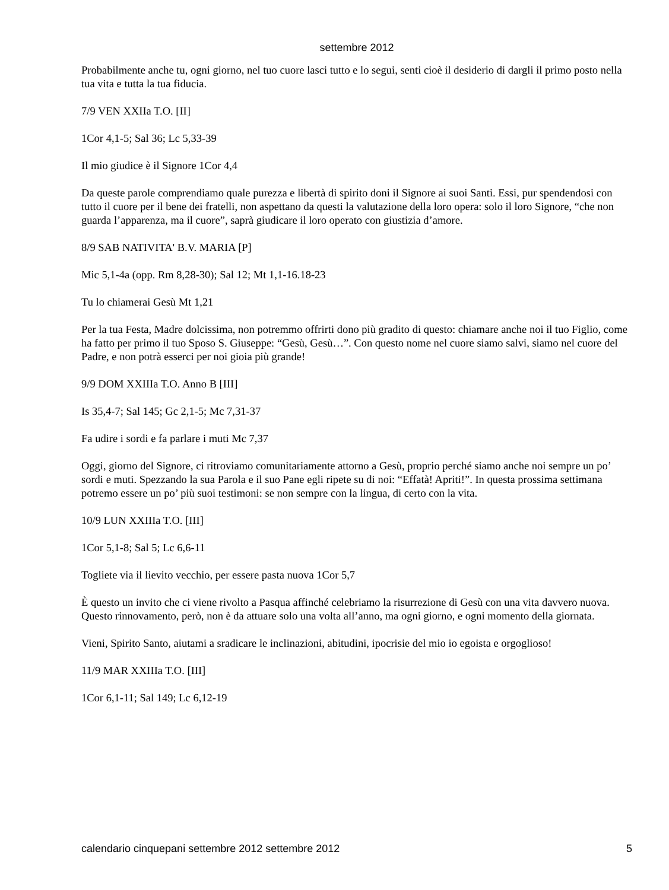settembre 2012
Probabilmente anche tu, ogni giorno, nel tuo cuore lasci tutto e lo segui, senti cioè il desiderio di dargli il primo posto nella tua vita e tutta la tua fiducia.
7/9 VEN XXIIa T.O. [II]
1Cor 4,1-5; Sal 36; Lc 5,33-39
Il mio giudice è il Signore 1Cor 4,4
Da queste parole comprendiamo quale purezza e libertà di spirito doni il Signore ai suoi Santi. Essi, pur spendendosi con tutto il cuore per il bene dei fratelli, non aspettano da questi la valutazione della loro opera: solo il loro Signore, “che non guarda l’apparenza, ma il cuore”, saprà giudicare il loro operato con giustizia d’amore.
8/9 SAB NATIVITA' B.V. MARIA [P]
Mic 5,1-4a (opp. Rm 8,28-30); Sal 12; Mt 1,1-16.18-23
Tu lo chiamerai Gesù Mt 1,21
Per la tua Festa, Madre dolcissima, non potremmo offrirti dono più gradito di questo: chiamare anche noi il tuo Figlio, come ha fatto per primo il tuo Sposo S. Giuseppe: “Gesù, Gesù…”. Con questo nome nel cuore siamo salvi, siamo nel cuore del Padre, e non potrà esserci per noi gioia più grande!
9/9 DOM XXIIIa T.O. Anno B [III]
Is 35,4-7; Sal 145; Gc 2,1-5; Mc 7,31-37
Fa udire i sordi e fa parlare i muti Mc 7,37
Oggi, giorno del Signore, ci ritroviamo comunitariamente attorno a Gesù, proprio perché siamo anche noi sempre un po’ sordi e muti. Spezzando la sua Parola e il suo Pane egli ripete su di noi: “Effatà! Apriti!”. In questa prossima settimana potremo essere un po’ più suoi testimoni: se non sempre con la lingua, di certo con la vita.
10/9 LUN XXIIIa T.O. [III]
1Cor 5,1-8; Sal 5; Lc 6,6-11
Togliete via il lievito vecchio, per essere pasta nuova 1Cor 5,7
È questo un invito che ci viene rivolto a Pasqua affinché celebriamo la risurrezione di Gesù con una vita davvero nuova. Questo rinnovamento, però, non è da attuare solo una volta all’anno, ma ogni giorno, e ogni momento della giornata.
Vieni, Spirito Santo, aiutami a sradicare le inclinazioni, abitudini, ipocrisie del mio io egoista e orgoglioso!
11/9 MAR XXIIIa T.O. [III]
1Cor 6,1-11; Sal 149; Lc 6,12-19
calendario cinquepani settembre 2012 settembre 2012 5